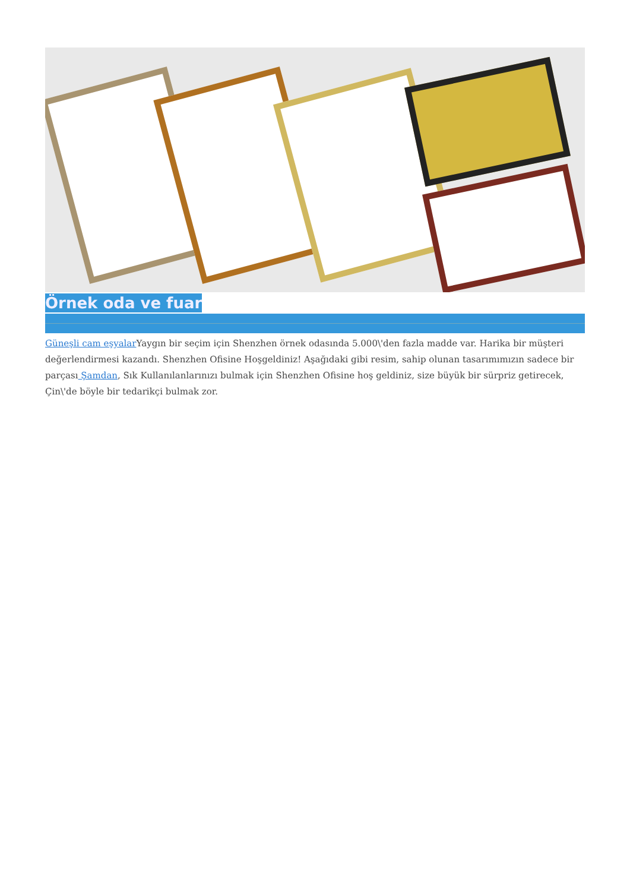Örnek oda ve fuar
Güneşli cam eşyalar Yaygın bir seçim için Shenzhen örnek odasında 5.000\'den fazla madde var. Harika bir müşteri değerlendirmesi kazandı. Shenzhen Ofisine Hoşgeldiniz! Aşağıdaki gibi resim, sahip olunan tasarımımızın sadece bir parçası Şamdan, Sık Kullanılanlarınızı bulmak için Shenzhen Ofisine hoş geldiniz, size büyük bir sürpriz getirecek, Çin\'de böyle bir tedarikçi bulmak zor.